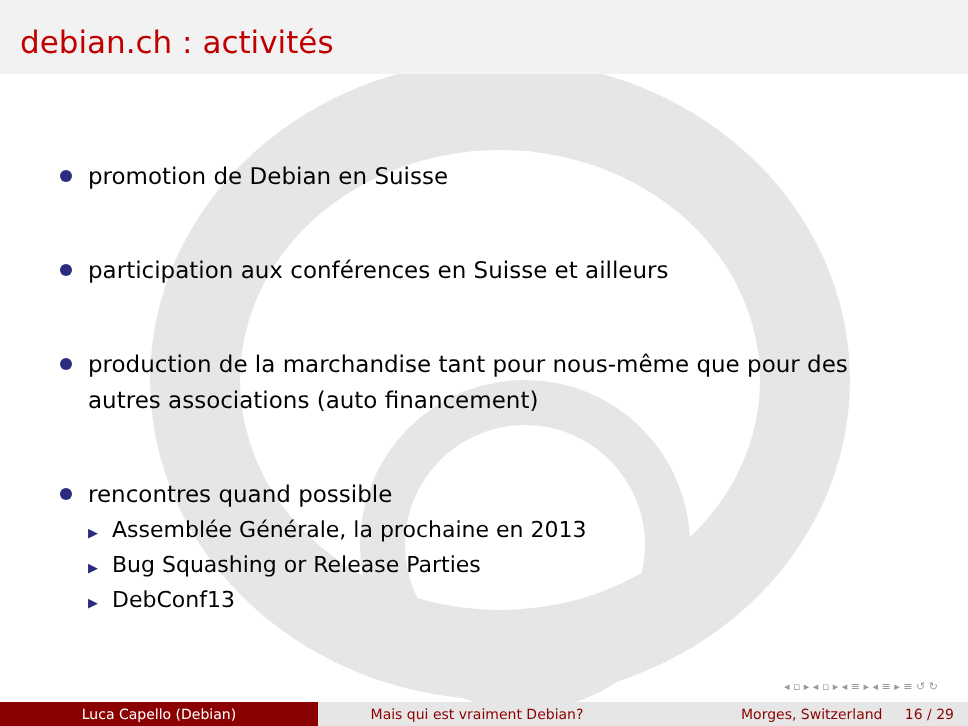debian.ch : activités
promotion de Debian en Suisse
participation aux conférences en Suisse et ailleurs
production de la marchandise tant pour nous-même que pour des autres associations (auto financement)
rencontres quand possible
▶ Assemblée Générale, la prochaine en 2013
▶ Bug Squashing or Release Parties
▶ DebConf13
◂ ▫ ▸ ◂ ▫ ▸ ◂ ≡ ▸ ◂ ≡ ▸ ≡ ↺ ↻
Luca Capello (Debian) Mais qui est vraiment Debian? Morges, Switzerland 16 / 29